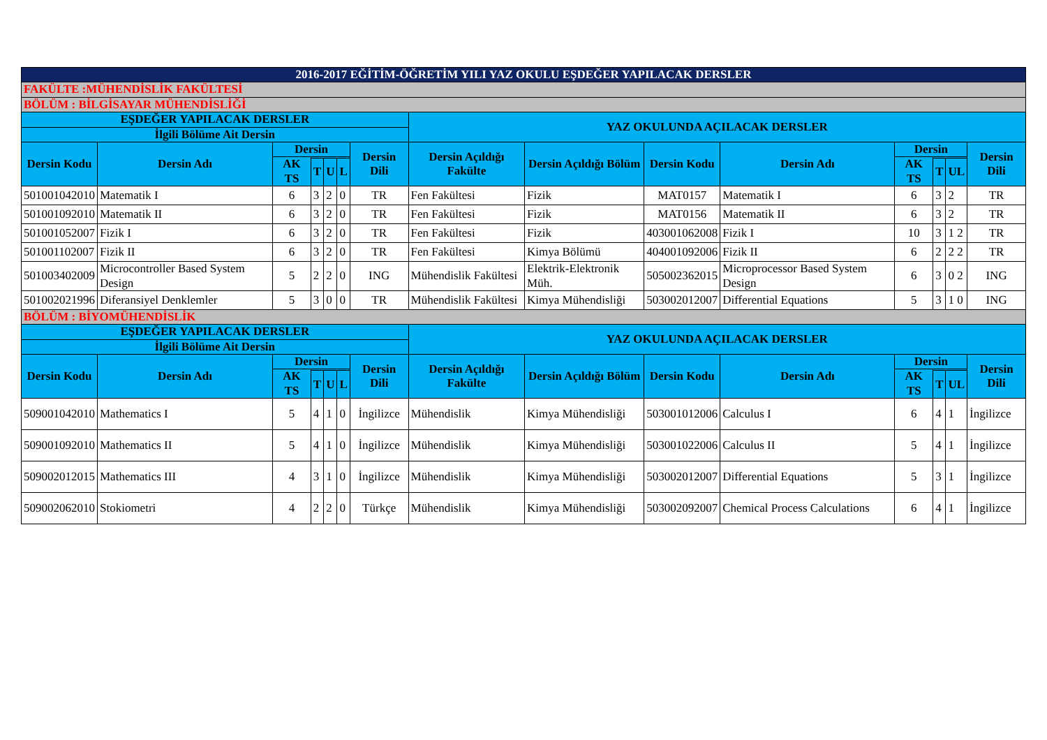| 2016-2017 EĞİTİM-ÖĞRETİM YILI YAZ OKULU EŞDEĞER YAPILACAK DERSLER | | | | | | | | | | | | | | |
| FAKÜLTE :MÜHENDİSLİK FAKÜLTESİ | | | | | | | | | | | | | | |
| BÖLÜM : BİLGİSAYAR MÜHENDİSLİĞİ | | | | | | | | | | | | | | |
| EŞDEĞER YAPILACAK DERSLER | | | | | | | YAZ OKULUNDA AÇILACAK DERSLER | | | | | | | |
| İlgili Bölüme Ait Dersin | | | | | | | | | | | | | | |
| Dersin Kodu | Dersin Adı | Dersin | | | | Dersin Dili | Dersin Açıldığı Fakülte | Dersin Açıldığı Bölüm | Dersin Kodu | Dersin Adı | Dersin | | | Dersin Dili |
| | | AK TS | | | | | | | | | AK TS | | | |
| | | | T | U | L | | | | | | | T | UL | |
| 501001042010 | Matematik I | 6 | 3 | 2 | 0 | TR | Fen Fakültesi | Fizik | MAT0157 | Matematik I | 6 | 3 | 2 | TR |
| 501001092010 | Matematik II | 6 | 3 | 2 | 0 | TR | Fen Fakültesi | Fizik | MAT0156 | Matematik II | 6 | 3 | 2 | TR |
| 501001052007 | Fizik I | 6 | 3 | 2 | 0 | TR | Fen Fakültesi | Fizik | 403001062008 | Fizik I | 10 | 3 | 1 2 | TR |
| 501001102007 | Fizik II | 6 | 3 | 2 | 0 | TR | Fen Fakültesi | Kimya Bölümü | 404001092006 | Fizik II | 6 | 2 | 2 2 | TR |
| 501003402009 | Microcontroller Based System Design | 5 | 2 | 2 | 0 | ING | Mühendislik Fakültesi | Elektrik-Elektronik Müh. | 505002362015 | Microprocessor Based System Design | 6 | 3 | 0 2 | ING |
| 501002021996 | Diferansiyel Denklemler | 5 | 3 | 0 | 0 | TR | Mühendislik Fakültesi | Kimya Mühendisliği | 503002012007 | Differential Equations | 5 | 3 | 1 0 | ING |
| BÖLÜM : BİYOMÜHENDİSLİK | | | | | | | | | | | | | | |
| EŞDEĞER YAPILACAK DERSLER | | | | | | | YAZ OKULUNDA AÇILACAK DERSLER | | | | | | | |
| İlgili Bölüme Ait Dersin | | | | | | | | | | | | | | |
| Dersin Kodu | Dersin Adı | Dersin | | | | Dersin Dili | Dersin Açıldığı Fakülte | Dersin Açıldığı Bölüm | Dersin Kodu | Dersin Adı | Dersin | | | Dersin Dili |
| | | AK TS | | | | | | | | | AK TS | | | |
| | | | T | U | L | | | | | | | T | UL | |
| 509001042010 | Mathematics I | 5 | 4 | 1 | 0 | İngilizce | Mühendislik | Kimya Mühendisliği | 503001012006 | Calculus I | 6 | 4 | 1 | İngilizce |
| 509001092010 | Mathematics II | 5 | 4 | 1 | 0 | İngilizce | Mühendislik | Kimya Mühendisliği | 503001022006 | Calculus II | 5 | 4 | 1 | İngilizce |
| 509002012015 | Mathematics III | 4 | 3 | 1 | 0 | İngilizce | Mühendislik | Kimya Mühendisliği | 503002012007 | Differential Equations | 5 | 3 | 1 | İngilizce |
| 509002062010 | Stokiometri | 4 | 2 | 2 | 0 | Türkçe | Mühendislik | Kimya Mühendisliği | 503002092007 | Chemical Process Calculations | 6 | 4 | 1 | İngilizce |